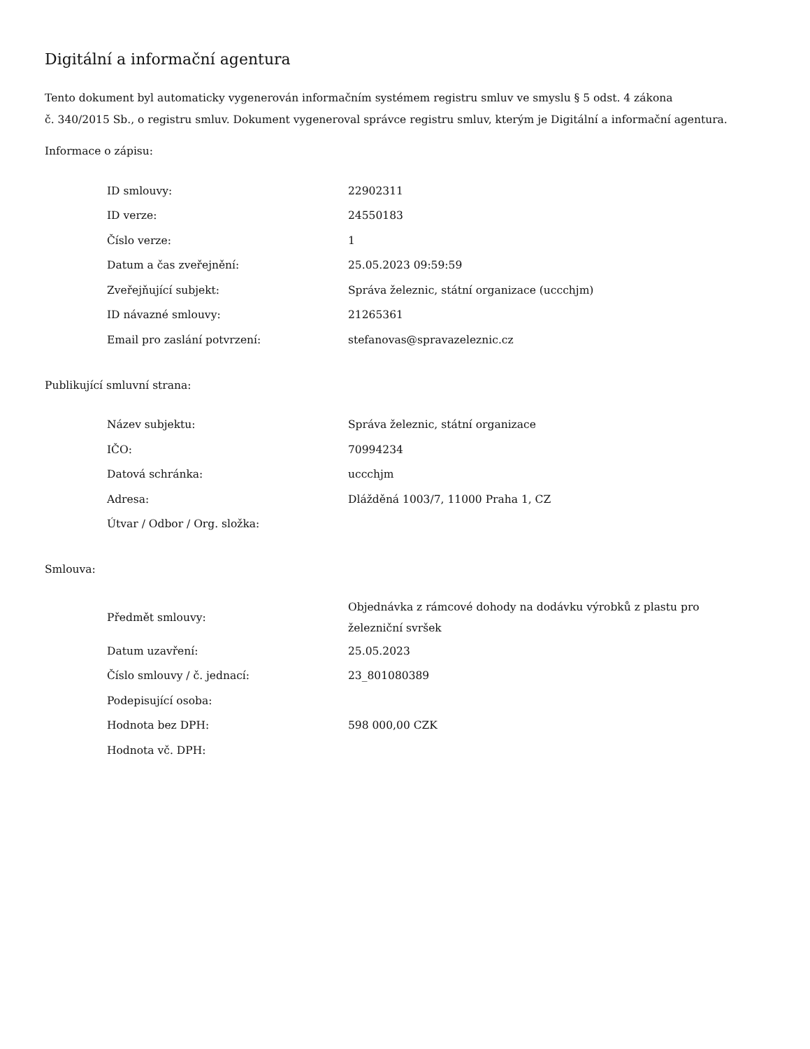Digitální a informační agentura
Tento dokument byl automaticky vygenerován informačním systémem registru smluv ve smyslu § 5 odst. 4 zákona
č. 340/2015 Sb., o registru smluv. Dokument vygeneroval správce registru smluv, kterým je Digitální a informační agentura.
Informace o zápisu:
| ID smlouvy: | 22902311 |
| ID verze: | 24550183 |
| Číslo verze: | 1 |
| Datum a čas zveřejnění: | 25.05.2023 09:59:59 |
| Zveřejňující subjekt: | Správa železnic, státní organizace (uccchjm) |
| ID návazné smlouvy: | 21265361 |
| Email pro zaslání potvrzení: | stefanovas@spravazeleznic.cz |
Publikující smluvní strana:
| Název subjektu: | Správa železnic, státní organizace |
| IČO: | 70994234 |
| Datová schránka: | uccchjm |
| Adresa: | Dlážděná 1003/7, 11000 Praha 1, CZ |
| Útvar / Odbor / Org. složka: | |
Smlouva:
| Předmět smlouvy: | Objednávka z rámcové dohody na dodávku výrobků z plastu pro železniční svršek |
| Datum uzavření: | 25.05.2023 |
| Číslo smlouvy / č. jednací: | 23_801080389 |
| Podepisující osoba: | |
| Hodnota bez DPH: | 598 000,00 CZK |
| Hodnota vč. DPH: | |